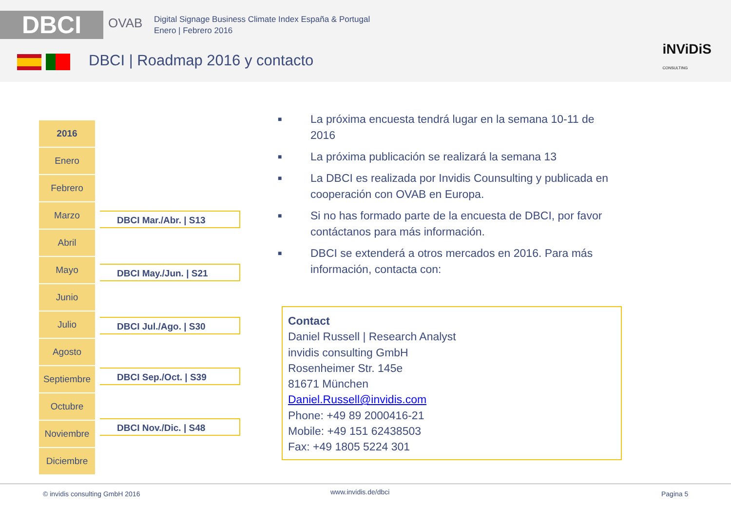DBCI OVAB
Digital Signage Business Climate Index España & Portugal
Enero | Febrero 2016
DBCI | Roadmap 2016 y contacto
iNViDiS
CONSULTING
| 2016 |
| Enero |
| Febrero |
| Marzo |
| Abril |
| Mayo |
| Junio |
| Julio |
| Agosto |
| Septiembre |
| Octubre |
| Noviembre |
| Diciembre |
DBCI Mar./Abr. | S13
DBCI May./Jun. | S21
DBCI Jul./Ago. | S30
DBCI Sep./Oct. | S39
DBCI Nov./Dic. | S48
■ La próxima encuesta tendrá lugar en la semana 10-11 de 2016
■ La próxima publicación se realizará la semana 13
■ La DBCI es realizada por Invidis Counsulting y publicada en cooperación con OVAB en Europa.
■ Si no has formado parte de la encuesta de DBCI, por favor contáctanos para más información.
■ DBCI se extenderá a otros mercados en 2016. Para más información, contacta con:
Contact
Daniel Russell | Research Analyst
invidis consulting GmbH
Rosenheimer Str. 145e
81671 München
Daniel.Russell@invidis.com
Phone: +49 89 2000416-21
Mobile: +49 151 62438503
Fax: +49 1805 5224 301
© invidis consulting GmbH 2016 www.invidis.de/dbci Pagina 5